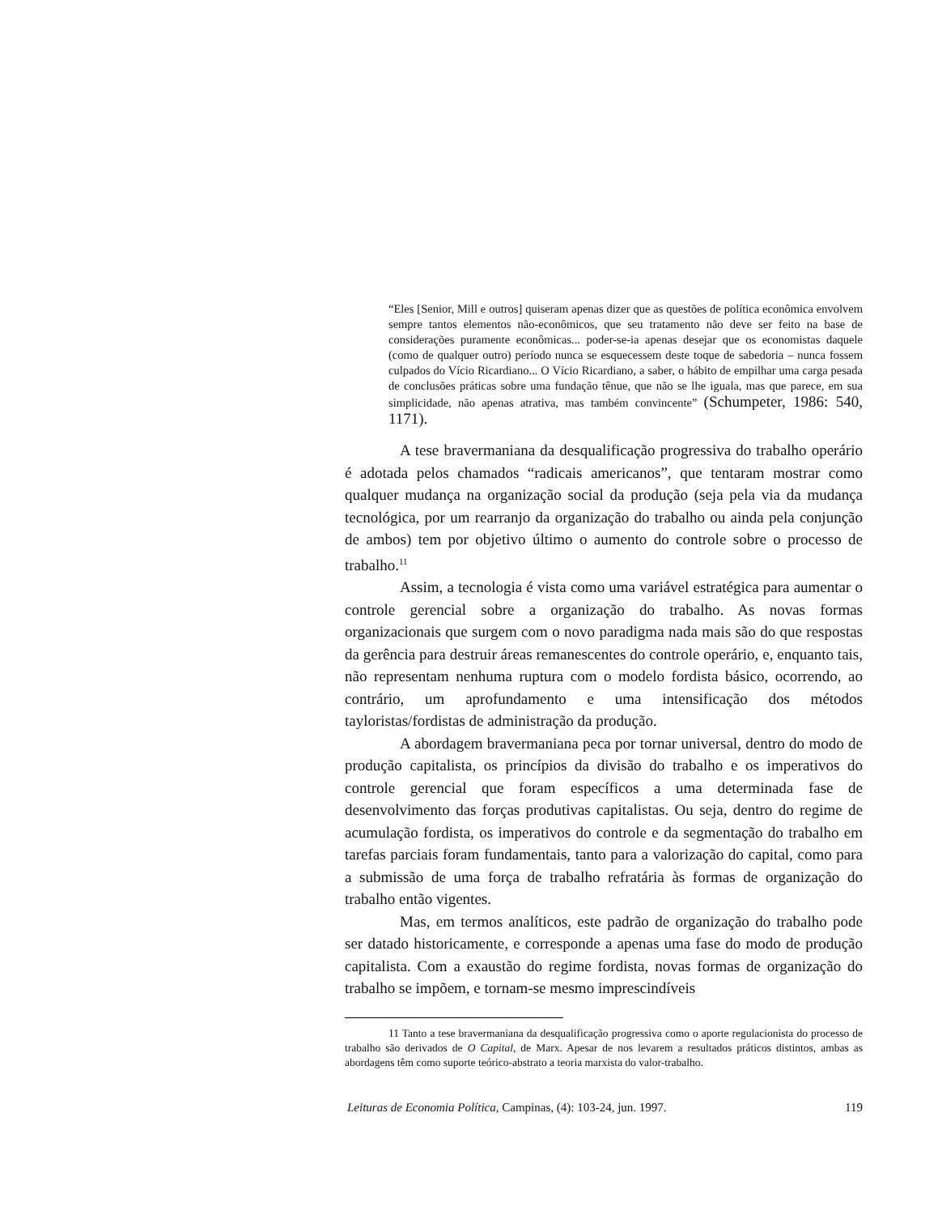“Eles [Senior, Mill e outros] quiseram apenas dizer que as questões de política econômica envolvem sempre tantos elementos não-econômicos, que seu tratamento não deve ser feito na base de considerações puramente econômicas... poder-se-ia apenas desejar que os economistas daquele (como de qualquer outro) período nunca se esquecessem deste toque de sabedoria – nunca fossem culpados do Vício Ricardiano... O Vício Ricardiano, a saber, o hábito de empilhar uma carga pesada de conclusões práticas sobre uma fundação tênue, que não se lhe iguala, mas que parece, em sua simplicidade, não apenas atrativa, mas também convincente” (Schumpeter, 1986: 540, 1171).
A tese bravermaniana da desqualificação progressiva do trabalho operário é adotada pelos chamados “radicais americanos”, que tentaram mostrar como qualquer mudança na organização social da produção (seja pela via da mudança tecnológica, por um rearranjo da organização do trabalho ou ainda pela conjunção de ambos) tem por objetivo último o aumento do controle sobre o processo de trabalho.<sup>11</sup>
Assim, a tecnologia é vista como uma variável estratégica para aumentar o controle gerencial sobre a organização do trabalho. As novas formas organizacionais que surgem com o novo paradigma nada mais são do que respostas da gerência para destruir áreas remanescentes do controle operário, e, enquanto tais, não representam nenhuma ruptura com o modelo fordista básico, ocorrendo, ao contrário, um aprofundamento e uma intensificação dos métodos tayloristas/fordistas de administração da produção.
A abordagem bravermaniana peca por tornar universal, dentro do modo de produção capitalista, os princípios da divisão do trabalho e os imperativos do controle gerencial que foram específicos a uma determinada fase de desenvolvimento das forças produtivas capitalistas. Ou seja, dentro do regime de acumulação fordista, os imperativos do controle e da segmentação do trabalho em tarefas parciais foram fundamentais, tanto para a valorização do capital, como para a submissão de uma força de trabalho refratária às formas de organização do trabalho então vigentes.
Mas, em termos analíticos, este padrão de organização do trabalho pode ser datado historicamente, e corresponde a apenas uma fase do modo de produção capitalista. Com a exaustão do regime fordista, novas formas de organização do trabalho se impõem, e tornam-se mesmo imprescindíveis
11 Tanto a tese bravermaniana da desqualificação progressiva como o aporte regulacionista do processo de trabalho são derivados de O Capital, de Marx. Apesar de nos levarem a resultados práticos distintos, ambas as abordagens têm como suporte teórico-abstrato a teoria marxista do valor-trabalho.
Leituras de Economia Política, Campinas, (4): 103-24, jun. 1997. 119